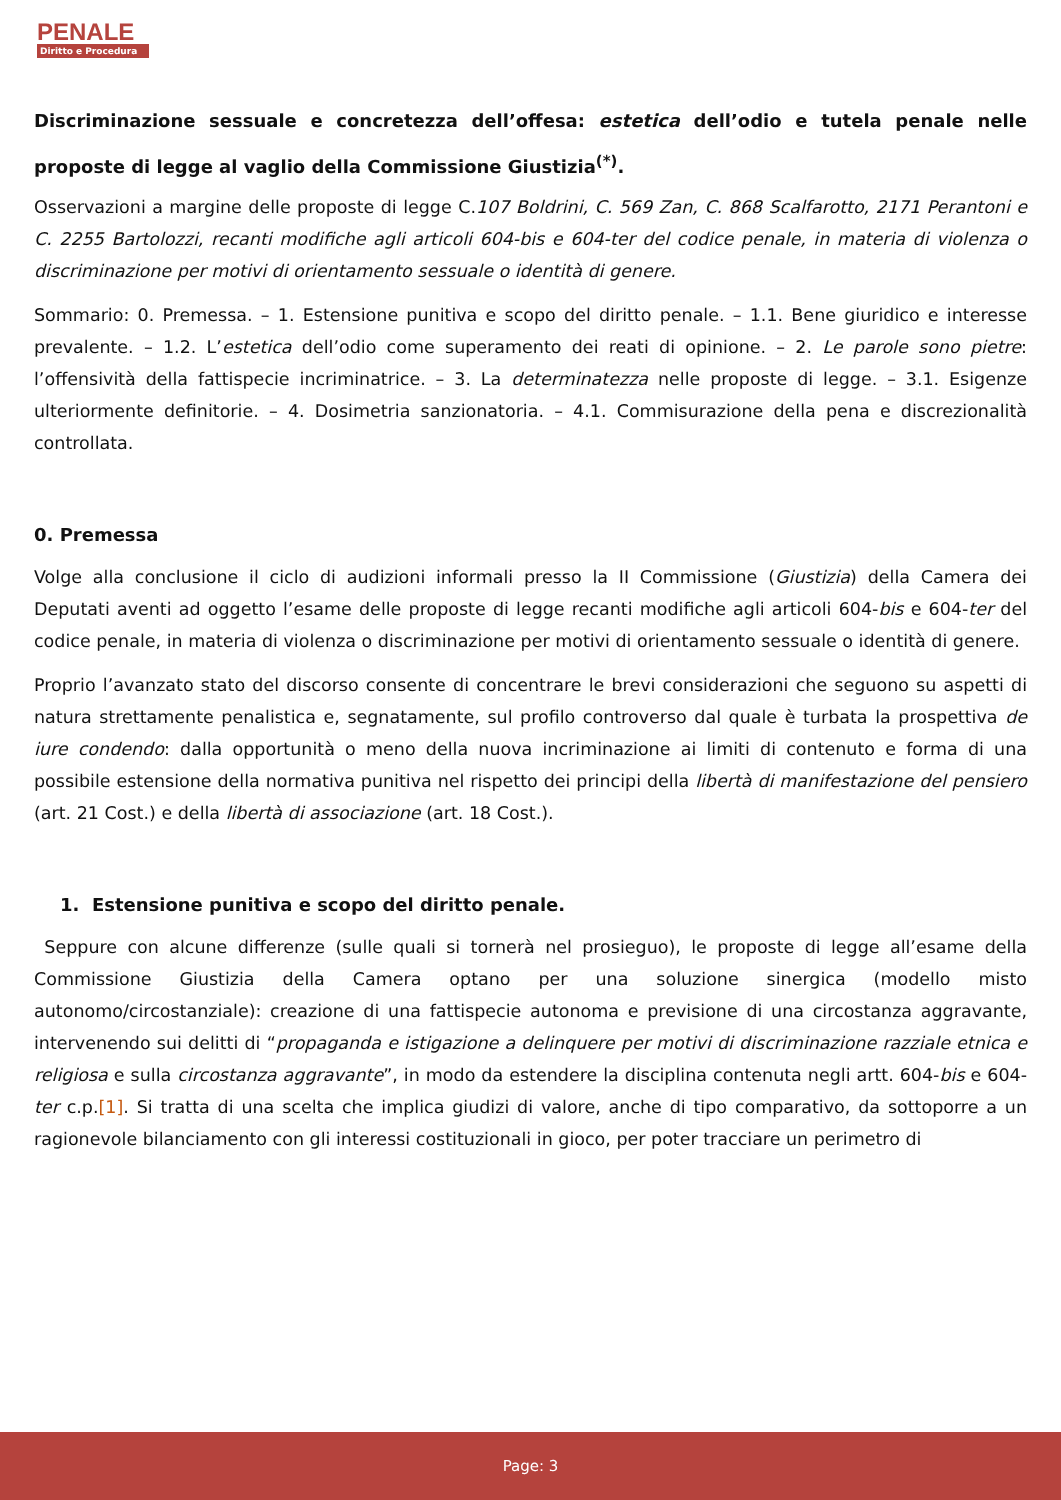PENALE
Diritto e Procedura
Discriminazione sessuale e concretezza dell’offesa: estetica dell’odio e tutela penale nelle proposte di legge al vaglio della Commissione Giustizia<sup>(*)</sup>.
Osservazioni a margine delle proposte di legge C.107 Boldrini, C. 569 Zan, C. 868 Scalfarotto, 2171 Perantoni e C. 2255 Bartolozzi, recanti modifiche agli articoli 604-bis e 604-ter del codice penale, in materia di violenza o discriminazione per motivi di orientamento sessuale o identità di genere.
Sommario: 0. Premessa. – 1. Estensione punitiva e scopo del diritto penale. – 1.1. Bene giuridico e interesse prevalente. – 1.2. L’estetica dell’odio come superamento dei reati di opinione. – 2. Le parole sono pietre: l’offensività della fattispecie incriminatrice. – 3. La determinatezza nelle proposte di legge. – 3.1. Esigenze ulteriormente definitorie. – 4. Dosimetria sanzionatoria. – 4.1. Commisurazione della pena e discrezionalità controllata.
0. Premessa
Volge alla conclusione il ciclo di audizioni informali presso la II Commissione (Giustizia) della Camera dei Deputati aventi ad oggetto l’esame delle proposte di legge recanti modifiche agli articoli 604-bis e 604-ter del codice penale, in materia di violenza o discriminazione per motivi di orientamento sessuale o identità di genere.
Proprio l’avanzato stato del discorso consente di concentrare le brevi considerazioni che seguono su aspetti di natura strettamente penalistica e, segnatamente, sul profilo controverso dal quale è turbata la prospettiva de iure condendo: dalla opportunità o meno della nuova incriminazione ai limiti di contenuto e forma di una possibile estensione della normativa punitiva nel rispetto dei principi della libertà di manifestazione del pensiero (art. 21 Cost.) e della libertà di associazione (art. 18 Cost.).
1. Estensione punitiva e scopo del diritto penale.
Seppure con alcune differenze (sulle quali si tornerà nel prosieguo), le proposte di legge all’esame della Commissione Giustizia della Camera optano per una soluzione sinergica (modello misto autonomo/circostanziale): creazione di una fattispecie autonoma e previsione di una circostanza aggravante, intervenendo sui delitti di “propaganda e istigazione a delinquere per motivi di discriminazione razziale etnica e religiosa e sulla circostanza aggravante”, in modo da estendere la disciplina contenuta negli artt. 604-bis e 604-ter c.p.[1]. Si tratta di una scelta che implica giudizi di valore, anche di tipo comparativo, da sottoporre a un ragionevole bilanciamento con gli interessi costituzionali in gioco, per poter tracciare un perimetro di
Page: 3